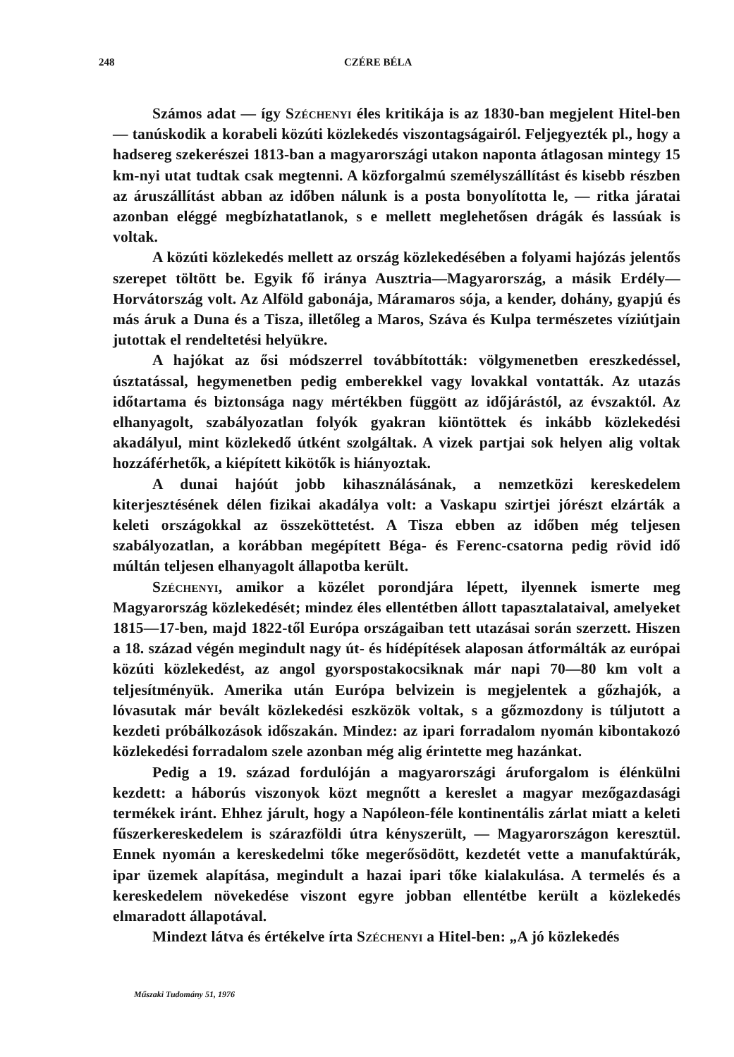248 CZÉRE BÉLA
Számos adat — így Széchenyi éles kritikája is az 1830-ban megjelent Hitel-ben — tanúskodik a korabeli közúti közlekedés viszontagságairól. Feljegyezték pl., hogy a hadsereg szekerészei 1813-ban a magyarországi utakon naponta átlagosan mintegy 15 km-nyi utat tudtak csak megtenni. A közforgalmú személyszállítást és kisebb részben az áruszállítást abban az időben nálunk is a posta bonyolította le, — ritka járatai azonban eléggé megbízhatatlanok, s e mellett meglehetősen drágák és lassúak is voltak.
A közúti közlekedés mellett az ország közlekedésében a folyami hajózás jelentős szerepet töltött be. Egyik fő iránya Ausztria—Magyarország, a másik Erdély—Horvátország volt. Az Alföld gabonája, Máramaros sója, a kender, dohány, gyapjú és más áruk a Duna és a Tisza, illetőleg a Maros, Száva és Kulpa természetes víziútjain jutottak el rendeltetési helyükre.
A hajókat az ősi módszerrel továbbították: völgymenetben ereszkedéssel, úsztatással, hegymenetben pedig emberekkel vagy lovakkal vontatták. Az utazás időtartama és biztonsága nagy mértékben függött az időjárástól, az évszaktól. Az elhanyagolt, szabályozatlan folyók gyakran kiöntöttek és inkább közlekedési akadályul, mint közlekedő útként szolgáltak. A vizek partjai sok helyen alig voltak hozzáférhetők, a kiépített kikötők is hiányoztak.
A dunai hajóút jobb kihasználásának, a nemzetközi kereskedelem kiterjesztésének délen fizikai akadálya volt: a Vaskapu szirtjei jórészt elzárták a keleti országokkal az összeköttetést. A Tisza ebben az időben még teljesen szabályozatlan, a korábban megépített Béga- és Ferenc-csatorna pedig rövid idő múltán teljesen elhanyagolt állapotba került.
Széchenyi, amikor a közélet porondjára lépett, ilyennek ismerte meg Magyarország közlekedését; mindez éles ellentétben állott tapasztalataival, amelyeket 1815—17-ben, majd 1822-től Európa országaiban tett utazásai során szerzett. Hiszen a 18. század végén megindult nagy út- és hídépítések alaposan átformálták az európai közúti közlekedést, az angol gyorspostakocsiknak már napi 70—80 km volt a teljesítményük. Amerika után Európa belvizein is megjelentek a gőzhajók, a lóvasutak már bevált közlekedési eszközök voltak, s a gőzmozdony is túljutott a kezdeti próbálkozások időszakán. Mindez: az ipari forradalom nyomán kibontakozó közlekedési forradalom szele azonban még alig érintette meg hazánkat.
Pedig a 19. század fordulóján a magyarországi áruforgalom is élénkülni kezdett: a háborús viszonyok közt megnőtt a kereslet a magyar mezőgazdasági termékek iránt. Ehhez járult, hogy a Napóleon-féle kontinentális zárlat miatt a keleti fűszerkereskedelem is szárazföldi útra kényszerült, — Magyarországon keresztül. Ennek nyomán a kereskedelmi tőke megerősödött, kezdetét vette a manufaktúrák, ipar üzemek alapítása, megindult a hazai ipari tőke kialakulása. A termelés és a kereskedelem növekedése viszont egyre jobban ellentétbe került a közlekedés elmaradott állapotával.
Mindezt látva és értékelve írta Széchenyi a Hitel-ben: „A jó közlekedés
Műszaki Tudomány 51, 1976